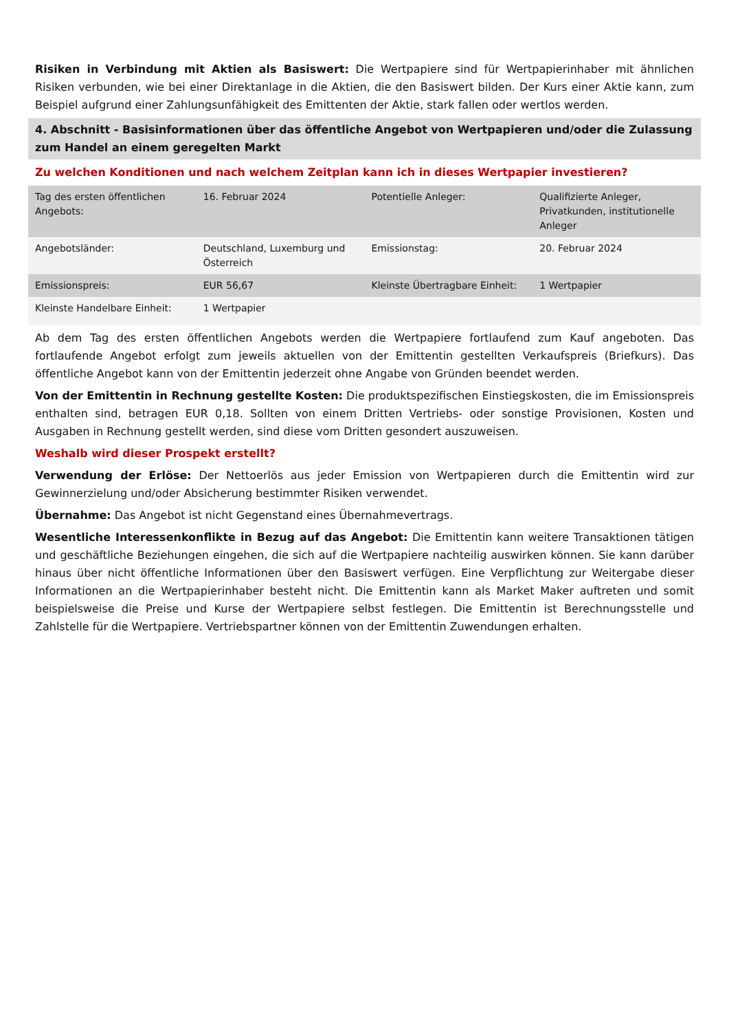Risiken in Verbindung mit Aktien als Basiswert: Die Wertpapiere sind für Wertpapierinhaber mit ähnlichen Risiken verbunden, wie bei einer Direktanlage in die Aktien, die den Basiswert bilden. Der Kurs einer Aktie kann, zum Beispiel aufgrund einer Zahlungsunfähigkeit des Emittenten der Aktie, stark fallen oder wertlos werden.
4. Abschnitt - Basisinformationen über das öffentliche Angebot von Wertpapieren und/oder die Zulassung zum Handel an einem geregelten Markt
Zu welchen Konditionen und nach welchem Zeitplan kann ich in dieses Wertpapier investieren?
| Tag des ersten öffentlichen Angebots: | 16. Februar 2024 | Potentielle Anleger: | Qualifizierte Anleger, Privatkunden, institutionelle Anleger |
| Angebotsländer: | Deutschland, Luxemburg und Österreich | Emissionstag: | 20. Februar 2024 |
| Emissionspreis: | EUR 56,67 | Kleinste Übertragbare Einheit: | 1 Wertpapier |
| Kleinste Handelbare Einheit: | 1 Wertpapier | | |
Ab dem Tag des ersten öffentlichen Angebots werden die Wertpapiere fortlaufend zum Kauf angeboten. Das fortlaufende Angebot erfolgt zum jeweils aktuellen von der Emittentin gestellten Verkaufspreis (Briefkurs). Das öffentliche Angebot kann von der Emittentin jederzeit ohne Angabe von Gründen beendet werden.
Von der Emittentin in Rechnung gestellte Kosten: Die produktspezifischen Einstiegskosten, die im Emissionspreis enthalten sind, betragen EUR 0,18. Sollten von einem Dritten Vertriebs- oder sonstige Provisionen, Kosten und Ausgaben in Rechnung gestellt werden, sind diese vom Dritten gesondert auszuweisen.
Weshalb wird dieser Prospekt erstellt?
Verwendung der Erlöse: Der Nettoerlös aus jeder Emission von Wertpapieren durch die Emittentin wird zur Gewinnerzielung und/oder Absicherung bestimmter Risiken verwendet.
Übernahme: Das Angebot ist nicht Gegenstand eines Übernahmevertrags.
Wesentliche Interessenkonflikte in Bezug auf das Angebot: Die Emittentin kann weitere Transaktionen tätigen und geschäftliche Beziehungen eingehen, die sich auf die Wertpapiere nachteilig auswirken können. Sie kann darüber hinaus über nicht öffentliche Informationen über den Basiswert verfügen. Eine Verpflichtung zur Weitergabe dieser Informationen an die Wertpapierinhaber besteht nicht. Die Emittentin kann als Market Maker auftreten und somit beispielsweise die Preise und Kurse der Wertpapiere selbst festlegen. Die Emittentin ist Berechnungsstelle und Zahlstelle für die Wertpapiere. Vertriebspartner können von der Emittentin Zuwendungen erhalten.